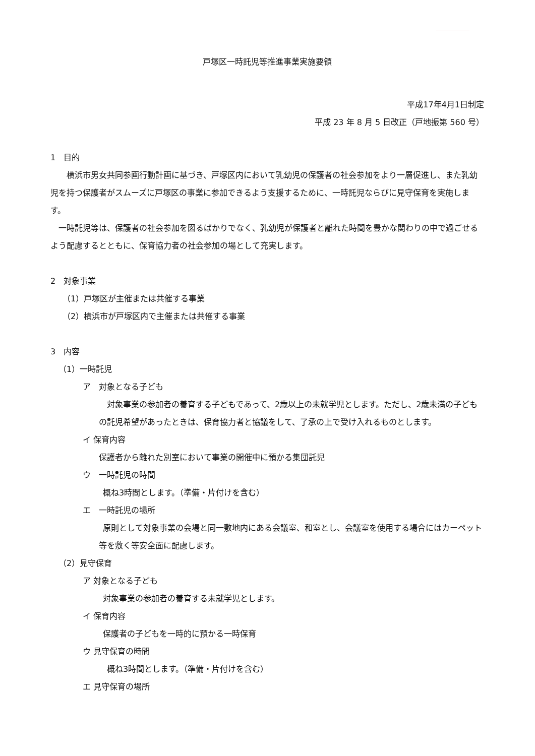戸塚区一時託児等推進事業実施要領
平成17年4月1日制定
平成 23 年 8 月 5 日改正（戸地振第 560 号）
1　目的
横浜市男女共同参画行動計画に基づき、戸塚区内において乳幼児の保護者の社会参加をより一層促進し、また乳幼児を持つ保護者がスムーズに戸塚区の事業に参加できるよう支援するために、一時託児ならびに見守保育を実施します。
一時託児等は、保護者の社会参加を図るばかりでなく、乳幼児が保護者と離れた時間を豊かな関わりの中で過ごせるよう配慮するとともに、保育協力者の社会参加の場として充実します。
2　対象事業
（1）戸塚区が主催または共催する事業
（2）横浜市が戸塚区内で主催または共催する事業
3　内容
（1）一時託児
ア　対象となる子ども
対象事業の参加者の養育する子どもであって、2歳以上の未就学児とします。ただし、2歳未満の子どもの託児希望があったときは、保育協力者と協議をして、了承の上で受け入れるものとします。
イ 保育内容
保護者から離れた別室において事業の開催中に預かる集団託児
ウ　一時託児の時間
概ね3時間とします。（準備・片付けを含む）
エ　一時託児の場所
原則として対象事業の会場と同一敷地内にある会議室、和室とし、会議室を使用する場合にはカーペット等を敷く等安全面に配慮します。
（2）見守保育
ア 対象となる子ども
対象事業の参加者の養育する未就学児とします。
イ 保育内容
保護者の子どもを一時的に預かる一時保育
ウ 見守保育の時間
概ね3時間とします。（準備・片付けを含む）
エ 見守保育の場所